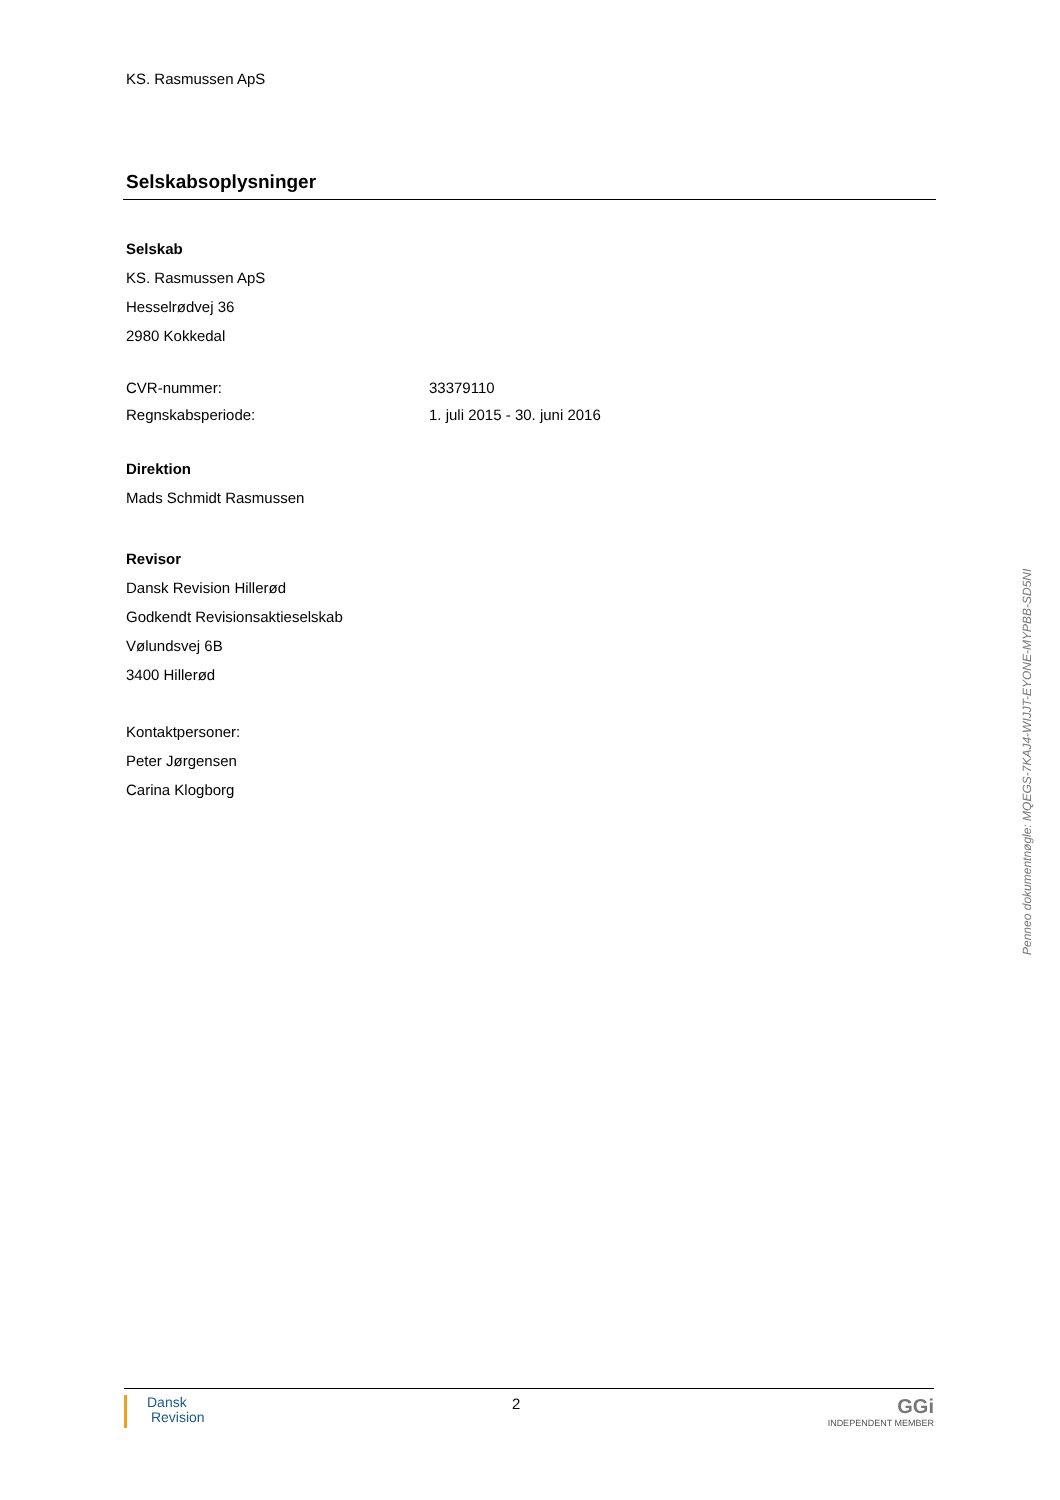KS. Rasmussen ApS
Selskabsoplysninger
Selskab
KS. Rasmussen ApS
Hesselrødvej 36
2980 Kokkedal
CVR-nummer: 33379110
Regnskabsperiode: 1. juli 2015 - 30. juni 2016
Direktion
Mads Schmidt Rasmussen
Revisor
Dansk Revision Hillerød
Godkendt Revisionsaktieselskab
Vølundsvej 6B
3400 Hillerød
Kontaktpersoner:
Peter Jørgensen
Carina Klogborg
Penneo dokumentnøgle: MQEGS-7KAJ4-WIJJT-EYONE-MYPBB-SD5NI
Dansk
Revision
2
GGi
INDEPENDENT MEMBER